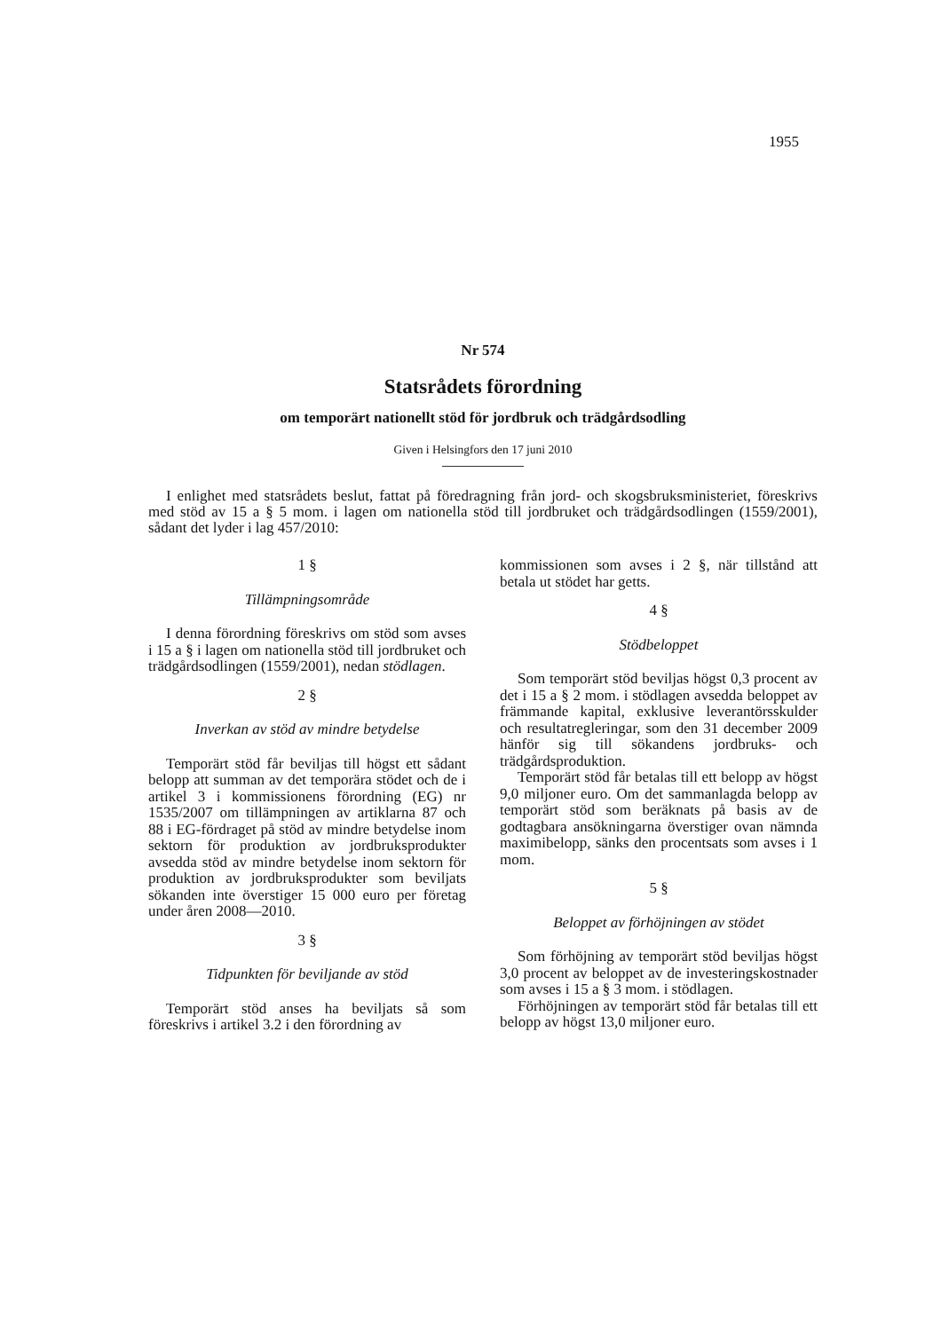1955
Nr 574
Statsrådets förordning
om temporärt nationellt stöd för jordbruk och trädgårdsodling
Given i Helsingfors den 17 juni 2010
I enlighet med statsrådets beslut, fattat på föredragning från jord- och skogsbruksministeriet, föreskrivs med stöd av 15 a § 5 mom. i lagen om nationella stöd till jordbruket och trädgårdsodlingen (1559/2001), sådant det lyder i lag 457/2010:
1 §
Tillämpningsområde
I denna förordning föreskrivs om stöd som avses i 15 a § i lagen om nationella stöd till jordbruket och trädgårdsodlingen (1559/2001), nedan stödlagen.
2 §
Inverkan av stöd av mindre betydelse
Temporärt stöd får beviljas till högst ett sådant belopp att summan av det temporära stödet och de i artikel 3 i kommissionens förordning (EG) nr 1535/2007 om tillämpningen av artiklarna 87 och 88 i EG-fördraget på stöd av mindre betydelse inom sektorn för produktion av jordbruksprodukter avsedda stöd av mindre betydelse inom sektorn för produktion av jordbruksprodukter som beviljats sökanden inte överstiger 15 000 euro per företag under åren 2008—2010.
3 §
Tidpunkten för beviljande av stöd
Temporärt stöd anses ha beviljats så som föreskrivs i artikel 3.2 i den förordning av
kommissionen som avses i 2 §, när tillstånd att betala ut stödet har getts.
4 §
Stödbeloppet
Som temporärt stöd beviljas högst 0,3 procent av det i 15 a § 2 mom. i stödlagen avsedda beloppet av främmande kapital, exklusive leverantörsskulder och resultatregleringar, som den 31 december 2009 hänför sig till sökandens jordbruks- och trädgårdsproduktion.
Temporärt stöd får betalas till ett belopp av högst 9,0 miljoner euro. Om det sammanlagda belopp av temporärt stöd som beräknats på basis av de godtagbara ansökningarna överstiger ovan nämnda maximibelopp, sänks den procentsats som avses i 1 mom.
5 §
Beloppet av förhöjningen av stödet
Som förhöjning av temporärt stöd beviljas högst 3,0 procent av beloppet av de investeringskostnader som avses i 15 a § 3 mom. i stödlagen.
Förhöjningen av temporärt stöd får betalas till ett belopp av högst 13,0 miljoner euro.